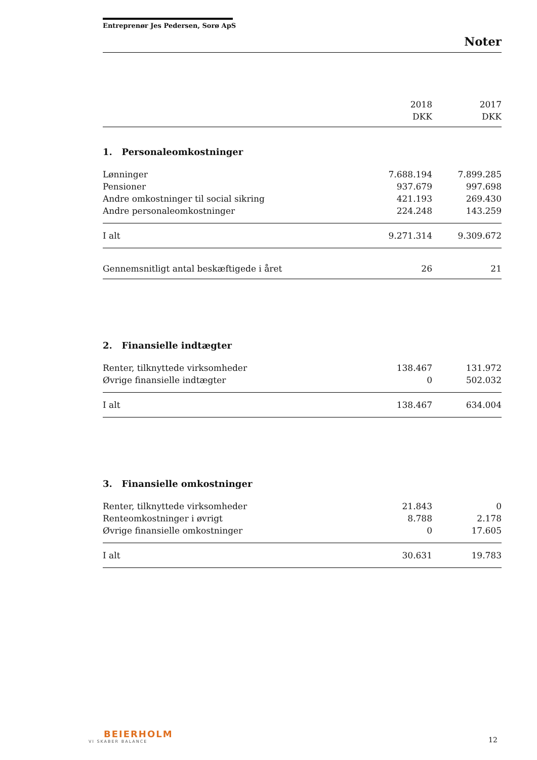Entreprenør Jes Pedersen, Sorø ApS
Noter
| | 2018 DKK | 2017 DKK |
| --- | --- | --- |
| 1. Personaleomkostninger | | |
| Lønninger | 7.688.194 | 7.899.285 |
| Pensioner | 937.679 | 997.698 |
| Andre omkostninger til social sikring | 421.193 | 269.430 |
| Andre personaleomkostninger | 224.248 | 143.259 |
| I alt | 9.271.314 | 9.309.672 |
| Gennemsnitligt antal beskæftigede i året | 26 | 21 |
| 2. Finansielle indtægter | | |
| Renter, tilknyttede virksomheder | 138.467 | 131.972 |
| Øvrige finansielle indtægter | 0 | 502.032 |
| I alt | 138.467 | 634.004 |
| 3. Finansielle omkostninger | | |
| Renter, tilknyttede virksomheder | 21.843 | 0 |
| Renteomkostninger i øvrigt | 8.788 | 2.178 |
| Øvrige finansielle omkostninger | 0 | 17.605 |
| I alt | 30.631 | 19.783 |
BEIERHOLM
VI SKABER BALANCE
12